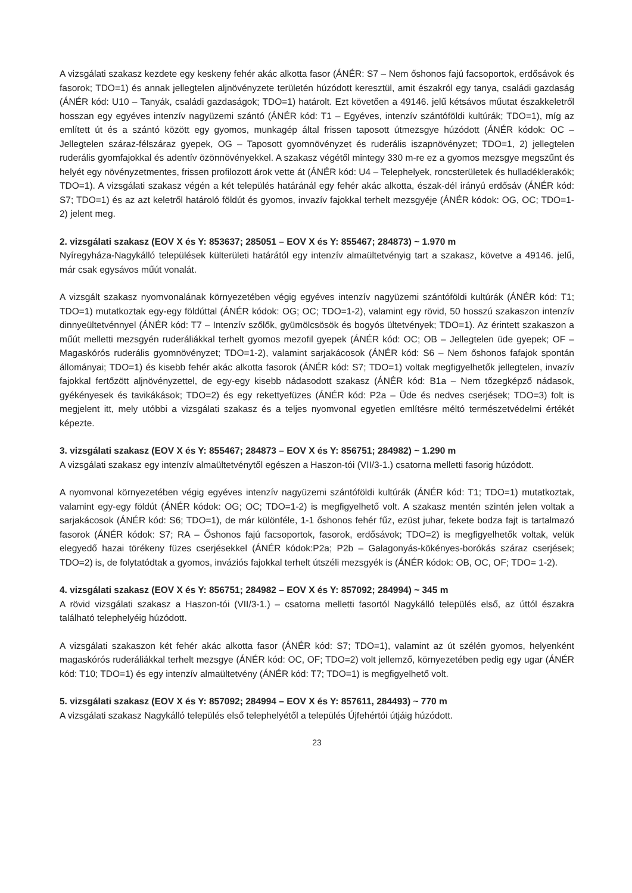A vizsgálati szakasz kezdete egy keskeny fehér akác alkotta fasor (ÁNÉR: S7 – Nem őshonos fajú facsoportok, erdősávok és fasorok; TDO=1) és annak jellegtelen aljnövényzete területén húzódott keresztül, amit északról egy tanya, családi gazdaság (ÁNÉR kód: U10 – Tanyák, családi gazdaságok; TDO=1) határolt. Ezt követően a 49146. jelű kétsávos műutat északkeletről hosszan egy egyéves intenzív nagyüzemi szántó (ÁNÉR kód: T1 – Egyéves, intenzív szántóföldi kultúrák; TDO=1), míg az említett út és a szántó között egy gyomos, munkagép által frissen taposott útmezsgye húzódott (ÁNÉR kódok: OC – Jellegtelen száraz-félszáraz gyepek, OG – Taposott gyomnövényzet és ruderális iszapnövényzet; TDO=1, 2) jellegtelen ruderális gyomfajokkal és adentív özönnövényekkel. A szakasz végétől mintegy 330 m-re ez a gyomos mezsgye megszűnt és helyét egy növényzetmentes, frissen profilozott árok vette át (ÁNÉR kód: U4 – Telephelyek, roncsterületek és hulladéklerakók; TDO=1). A vizsgálati szakasz végén a két település határánál egy fehér akác alkotta, észak-dél irányú erdősáv (ÁNÉR kód: S7; TDO=1) és az azt keletről határoló földút és gyomos, invazív fajokkal terhelt mezsgyéje (ÁNÉR kódok: OG, OC; TDO=1-2) jelent meg.
2. vizsgálati szakasz (EOV X és Y: 853637; 285051 – EOV X és Y: 855467; 284873) ~ 1.970 m
Nyíregyháza-Nagykálló települések külterületi határától egy intenzív almaültetvényig tart a szakasz, követve a 49146. jelű, már csak egysávos műút vonalát.
A vizsgált szakasz nyomvonalának környezetében végig egyéves intenzív nagyüzemi szántóföldi kultúrák (ÁNÉR kód: T1; TDO=1) mutatkoztak egy-egy földúttal (ÁNÉR kódok: OG; OC; TDO=1-2), valamint egy rövid, 50 hosszú szakaszon intenzív dinnyeültetvénnyel (ÁNÉR kód: T7 – Intenzív szőlők, gyümölcsösök és bogyós ültetvények; TDO=1). Az érintett szakaszon a műút melletti mezsgyén ruderáliákkal terhelt gyomos mezofil gyepek (ÁNÉR kód: OC; OB – Jellegtelen üde gyepek; OF – Magaskórós ruderális gyomnövényzet; TDO=1-2), valamint sarjakácosok (ÁNÉR kód: S6 – Nem őshonos fafajok spontán állományai; TDO=1) és kisebb fehér akác alkotta fasorok (ÁNÉR kód: S7; TDO=1) voltak megfigyelhetők jellegtelen, invazív fajokkal fertőzött aljnövényzettel, de egy-egy kisebb nádasodott szakasz (ÁNÉR kód: B1a – Nem tőzegképző nádasok, gyékényesek és tavikákások; TDO=2) és egy rekettyefüzes (ÁNÉR kód: P2a – Üde és nedves cserjések; TDO=3) folt is megjelent itt, mely utóbbi a vizsgálati szakasz és a teljes nyomvonal egyetlen említésre méltó természetvédelmi értékét képezte.
3. vizsgálati szakasz (EOV X és Y: 855467; 284873 – EOV X és Y: 856751; 284982) ~ 1.290 m
A vizsgálati szakasz egy intenzív almaültetvénytől egészen a Haszon-tói (VII/3-1.) csatorna melletti fasorig húzódott.
A nyomvonal környezetében végig egyéves intenzív nagyüzemi szántóföldi kultúrák (ÁNÉR kód: T1; TDO=1) mutatkoztak, valamint egy-egy földút (ÁNÉR kódok: OG; OC; TDO=1-2) is megfigyelhető volt. A szakasz mentén szintén jelen voltak a sarjakácosok (ÁNÉR kód: S6; TDO=1), de már különféle, 1-1 őshonos fehér fűz, ezüst juhar, fekete bodza fajt is tartalmazó fasorok (ÁNÉR kódok: S7; RA – Őshonos fajú facsoportok, fasorok, erdősávok; TDO=2) is megfigyelhetők voltak, velük elegyedő hazai törékeny füzes cserjésekkel (ÁNÉR kódok:P2a; P2b – Galagonyás-kökényes-borókás száraz cserjések; TDO=2) is, de folytatódtak a gyomos, inváziós fajokkal terhelt útszéli mezsgyék is (ÁNÉR kódok: OB, OC, OF; TDO= 1-2).
4. vizsgálati szakasz (EOV X és Y: 856751; 284982 – EOV X és Y: 857092; 284994) ~ 345 m
A rövid vizsgálati szakasz a Haszon-tói (VII/3-1.) – csatorna melletti fasortól Nagykálló település első, az úttól északra található telephelyéig húzódott.
A vizsgálati szakaszon két fehér akác alkotta fasor (ÁNÉR kód: S7; TDO=1), valamint az út szélén gyomos, helyenként magaskórós ruderáliákkal terhelt mezsgye (ÁNÉR kód: OC, OF; TDO=2) volt jellemző, környezetében pedig egy ugar (ÁNÉR kód: T10; TDO=1) és egy intenzív almaültetvény (ÁNÉR kód: T7; TDO=1) is megfigyelhető volt.
5. vizsgálati szakasz (EOV X és Y: 857092; 284994 – EOV X és Y: 857611, 284493) ~ 770 m
A vizsgálati szakasz Nagykálló település első telephelyétől a település Újfehértói útjáig húzódott.
23